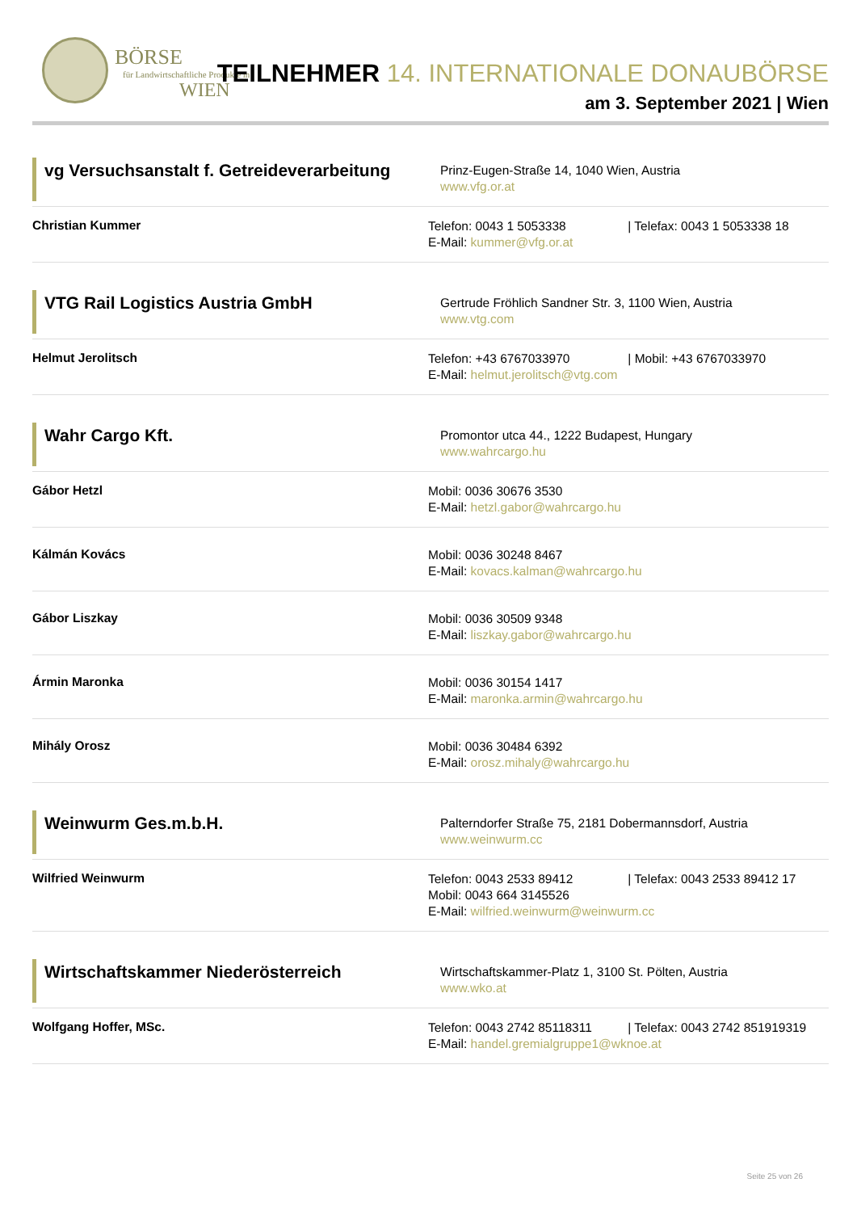BÖRSE
für Landwirtschaftliche Produkte in
WIEN
TEILNEHMER 14. INTERNATIONALE DONAUBÖRSE
am 3. September 2021 | Wien
vg Versuchsanstalt f. Getreideverarbeitung
Prinz-Eugen-Straße 14, 1040 Wien, Austria
www.vfg.or.at
Christian Kummer
Telefon: 0043 1 5053338 | Telefax: 0043 1 5053338 18
E-Mail: kummer@vfg.or.at
VTG Rail Logistics Austria GmbH
Gertrude Fröhlich Sandner Str. 3, 1100 Wien, Austria
www.vtg.com
Helmut Jerolitsch
Telefon: +43 6767033970 | Mobil: +43 6767033970
E-Mail: helmut.jerolitsch@vtg.com
Wahr Cargo Kft.
Promontor utca 44., 1222 Budapest, Hungary
www.wahrcargo.hu
Gábor Hetzl
Mobil: 0036 30676 3530
E-Mail: hetzl.gabor@wahrcargo.hu
Kálmán Kovács
Mobil: 0036 30248 8467
E-Mail: kovacs.kalman@wahrcargo.hu
Gábor Liszkay
Mobil: 0036 30509 9348
E-Mail: liszkay.gabor@wahrcargo.hu
Ármin Maronka
Mobil: 0036 30154 1417
E-Mail: maronka.armin@wahrcargo.hu
Mihály Orosz
Mobil: 0036 30484 6392
E-Mail: orosz.mihaly@wahrcargo.hu
Weinwurm Ges.m.b.H.
Palterndorfer Straße 75, 2181 Dobermannsdorf, Austria
www.weinwurm.cc
Wilfried Weinwurm
Telefon: 0043 2533 89412 | Telefax: 0043 2533 89412 17
Mobil: 0043 664 3145526
E-Mail: wilfried.weinwurm@weinwurm.cc
Wirtschaftskammer Niederösterreich
Wirtschaftskammer-Platz 1, 3100 St. Pölten, Austria
www.wko.at
Wolfgang Hoffer, MSc.
Telefon: 0043 2742 85118311 | Telefax: 0043 2742 851919319
E-Mail: handel.gremialgruppe1@wknoe.at
Seite 25 von 26